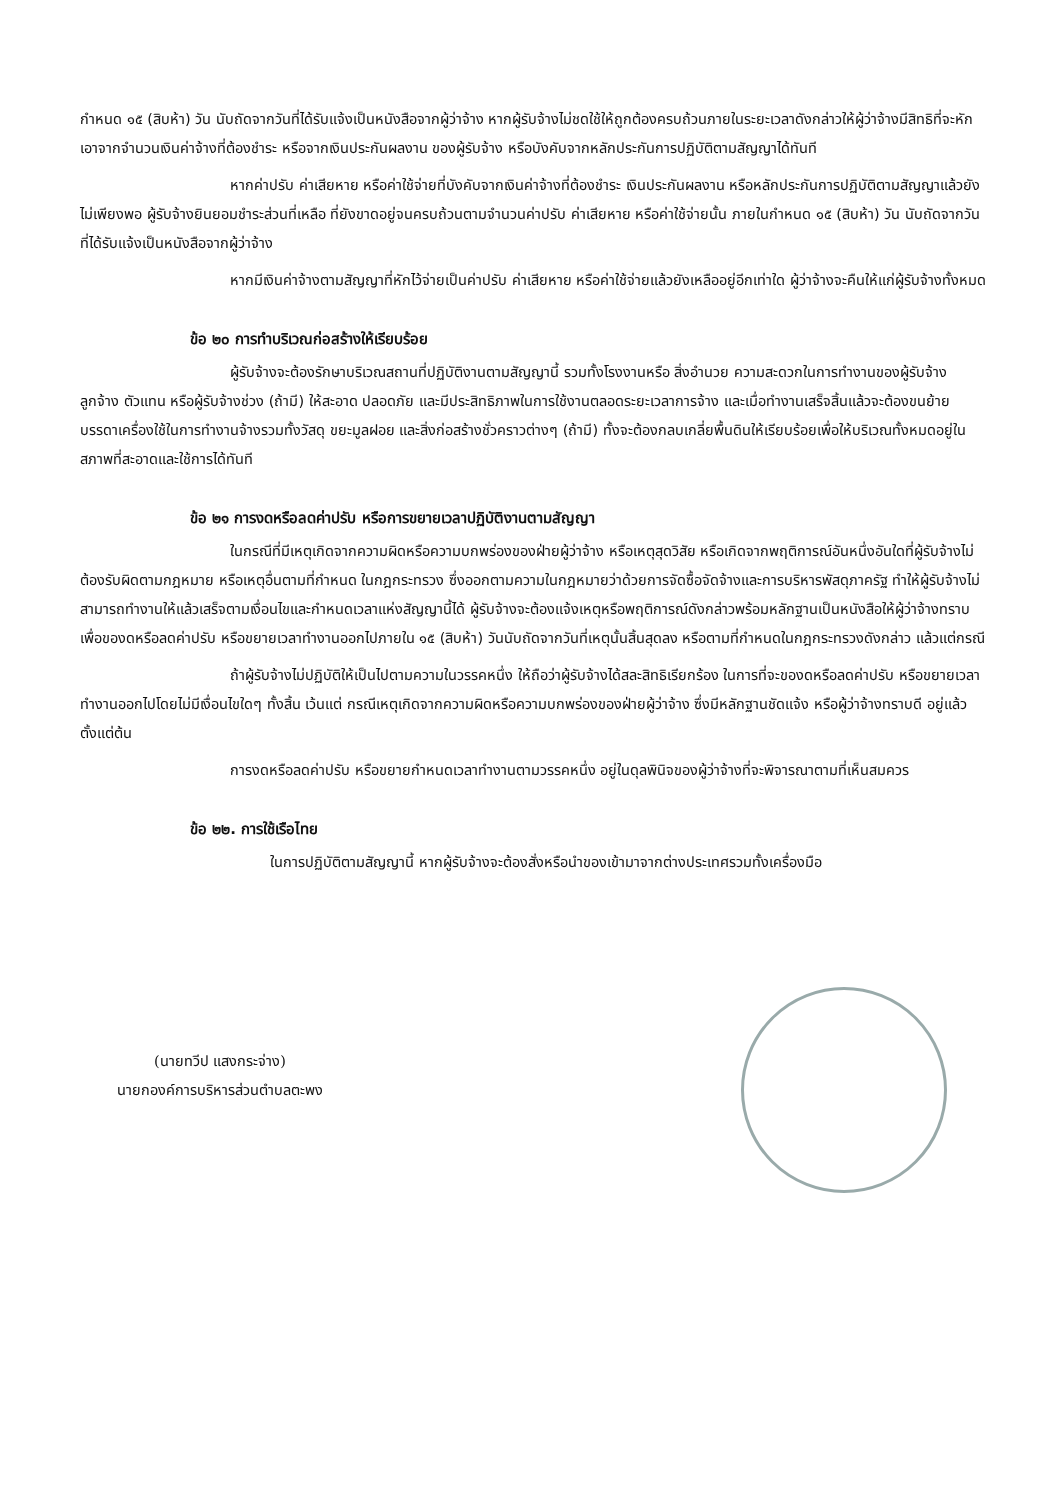กำหนด ๑๕ (สิบห้า) วัน นับถัดจากวันที่ได้รับแจ้งเป็นหนังสือจากผู้ว่าจ้าง หากผู้รับจ้างไม่ชดใช้ให้ถูกต้องครบถ้วนภายในระยะเวลาดังกล่าวให้ผู้ว่าจ้างมีสิทธิที่จะหักเอาจากจำนวนเงินค่าจ้างที่ต้องชำระ หรือจากเงินประกันผลงาน ของผู้รับจ้าง หรือบังคับจากหลักประกันการปฏิบัติตามสัญญาได้ทันที
หากค่าปรับ ค่าเสียหาย หรือค่าใช้จ่ายที่บังคับจากเงินค่าจ้างที่ต้องชำระ เงินประกันผลงาน หรือหลักประกันการปฏิบัติตามสัญญาแล้วยังไม่เพียงพอ ผู้รับจ้างยินยอมชำระส่วนที่เหลือ ที่ยังขาดอยู่จนครบถ้วนตามจำนวนค่าปรับ ค่าเสียหาย หรือค่าใช้จ่ายนั้น ภายในกำหนด ๑๕ (สิบห้า) วัน นับถัดจากวันที่ได้รับแจ้งเป็นหนังสือจากผู้ว่าจ้าง
หากมีเงินค่าจ้างตามสัญญาที่หักไว้จ่ายเป็นค่าปรับ ค่าเสียหาย หรือค่าใช้จ่ายแล้วยังเหลืออยู่อีกเท่าใด ผู้ว่าจ้างจะคืนให้แก่ผู้รับจ้างทั้งหมด
ข้อ ๒๐ การทำบริเวณก่อสร้างให้เรียบร้อย
ผู้รับจ้างจะต้องรักษาบริเวณสถานที่ปฏิบัติงานตามสัญญานี้ รวมทั้งโรงงานหรือ สิ่งอำนวย ความสะดวกในการทำงานของผู้รับจ้าง ลูกจ้าง ตัวแทน หรือผู้รับจ้างช่วง (ถ้ามี) ให้สะอาด ปลอดภัย และมีประสิทธิภาพในการใช้งานตลอดระยะเวลาการจ้าง และเมื่อทำงานเสร็จสิ้นแล้วจะต้องขนย้ายบรรดาเครื่องใช้ในการทำงานจ้างรวมทั้งวัสดุ ขยะมูลฝอย และสิ่งก่อสร้างชั่วคราวต่างๆ (ถ้ามี) ทั้งจะต้องกลบเกลี่ยพื้นดินให้เรียบร้อยเพื่อให้บริเวณทั้งหมดอยู่ในสภาพที่สะอาดและใช้การได้ทันที
ข้อ ๒๑ การงดหรือลดค่าปรับ หรือการขยายเวลาปฏิบัติงานตามสัญญา
ในกรณีที่มีเหตุเกิดจากความผิดหรือความบกพร่องของฝ่ายผู้ว่าจ้าง หรือเหตุสุดวิสัย หรือเกิดจากพฤติการณ์อันหนึ่งอันใดที่ผู้รับจ้างไม่ต้องรับผิดตามกฎหมาย หรือเหตุอื่นตามที่กำหนด ในกฎกระทรวง ซึ่งออกตามความในกฎหมายว่าด้วยการจัดซื้อจัดจ้างและการบริหารพัสดุภาครัฐ ทำให้ผู้รับจ้างไม่สามารถทำงานให้แล้วเสร็จตามเงื่อนไขและกำหนดเวลาแห่งสัญญานี้ได้ ผู้รับจ้างจะต้องแจ้งเหตุหรือพฤติการณ์ดังกล่าวพร้อมหลักฐานเป็นหนังสือให้ผู้ว่าจ้างทราบ เพื่อของดหรือลดค่าปรับ หรือขยายเวลาทำงานออกไปภายใน ๑๕ (สิบห้า) วันนับถัดจากวันที่เหตุนั้นสิ้นสุดลง หรือตามที่กำหนดในกฎกระทรวงดังกล่าว แล้วแต่กรณี
ถ้าผู้รับจ้างไม่ปฏิบัติให้เป็นไปตามความในวรรคหนึ่ง ให้ถือว่าผู้รับจ้างได้สละสิทธิเรียกร้อง ในการที่จะของดหรือลดค่าปรับ หรือขยายเวลาทำงานออกไปโดยไม่มีเงื่อนไขใดๆ ทั้งสิ้น เว้นแต่ กรณีเหตุเกิดจากความผิดหรือความบกพร่องของฝ่ายผู้ว่าจ้าง ซึ่งมีหลักฐานชัดแจ้ง หรือผู้ว่าจ้างทราบดี อยู่แล้วตั้งแต่ต้น
การงดหรือลดค่าปรับ หรือขยายกำหนดเวลาทำงานตามวรรคหนึ่ง อยู่ในดุลพินิจของผู้ว่าจ้างที่จะพิจารณาตามที่เห็นสมควร
ข้อ ๒๒. การใช้เรือไทย
ในการปฏิบัติตามสัญญานี้ หากผู้รับจ้างจะต้องสั่งหรือนำของเข้ามาจากต่างประเทศรวมทั้งเครื่องมือ
(นายทวีป แสงกระจ่าง)
นายกองค์การบริหารส่วนตำบลตะพง